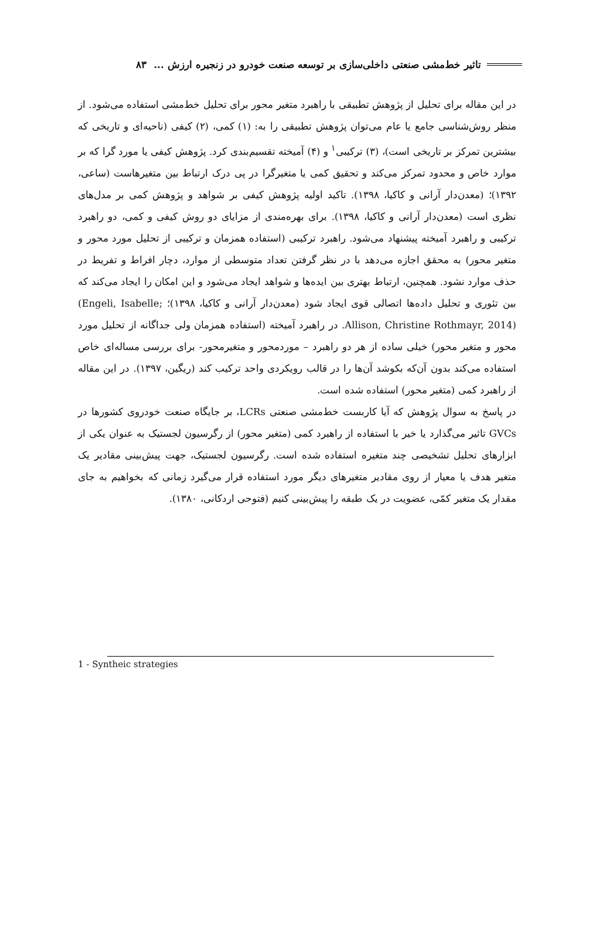تاثیر خط‌مشی صنعتی داخلی‌سازی بر توسعه صنعت خودرو در زنجیره ارزش ... ۸۳
در این مقاله برای تحلیل از پژوهش تطبیقی با راهبرد متغیر محور برای تحلیل خط‌مشی استفاده می‌شود. از منظر روش‌شناسی جامع یا عام می‌توان پژوهش تطبیقی را به: (۱) کمی، (۲) کیفی (ناحیه‌ای و تاریخی که بیشترین تمرکز بر تاریخی است)، (۳) ترکیبی<sup>۱</sup> و (۴) آمیخته تقسیم‌بندی کرد. پژوهش کیفی یا مورد گرا که بر موارد خاص و محدود تمرکز می‌کند و تحقیق کمی یا متغیرگرا در پی درک ارتباط بین متغیرهاست (ساعی، ۱۳۹۲)؛ (معدن‌دار آرانی و کاکیا، ۱۳۹۸). تاکید اولیه پژوهش کیفی بر شواهد و پژوهش کمی بر مدل‌های نظری است (معدن‌دار آرانی و کاکیا، ۱۳۹۸). برای بهره‌مندی از مزایای دو روش کیفی و کمی، دو راهبرد ترکیبی و راهبرد آمیخته پیشنهاد می‌شود. راهبرد ترکیبی (استفاده همزمان و ترکیبی از تحلیل مورد محور و متغیر محور) به محقق اجازه می‌دهد با در نظر گرفتن تعداد متوسطی از موارد، دچار افراط و تفریط در حذف موارد نشود. همچنین، ارتباط بهتری بین ایده‌ها و شواهد ایجاد می‌شود و این امکان را ایجاد می‌کند که بین تئوری و تحلیل داده‌ها اتصالی قوی ایجاد شود (معدن‌دار آرانی و کاکیا، ۱۳۹۸)؛ (Engeli, Isabelle; Allison, Christine Rothmayr, 2014). در راهبرد آمیخته (استفاده همزمان ولی جداگانه از تحلیل مورد محور و متغیر محور) خیلی ساده از هر دو راهبرد – موردمحور و متغیرمحور- برای بررسی مساله‌ای خاص استفاده می‌کند بدون آن‌که بکوشد آن‌ها را در قالب رویکردی واحد ترکیب کند (ریگین، ۱۳۹۷). در این مقاله از راهبرد کمی (متغیر محور) استفاده شده است.
در پاسخ به سوال پژوهش که آیا کاربست خط‌مشی صنعتی LCRs، بر جایگاه صنعت خودروی کشورها در GVCs تاثیر می‌گذارد یا خیر با استفاده از راهبرد کمی (متغیر محور) از رگرسیون لجستیک به عنوان یکی از ابزارهای تحلیل تشخیصی چند متغیره استفاده شده است. رگرسیون لجستیک، جهت پیش‌بینی مقادیر یک متغیر هدف یا معیار از روی مقادیر متغیرهای دیگر مورد استفاده قرار می‌گیرد زمانی که بخواهیم به جای مقدار یک متغیر کمّی، عضویت در یک طبقه را پیش‌بینی کنیم (فتوحی اردکانی، ۱۳۸۰).
1 - Syntheic strategies